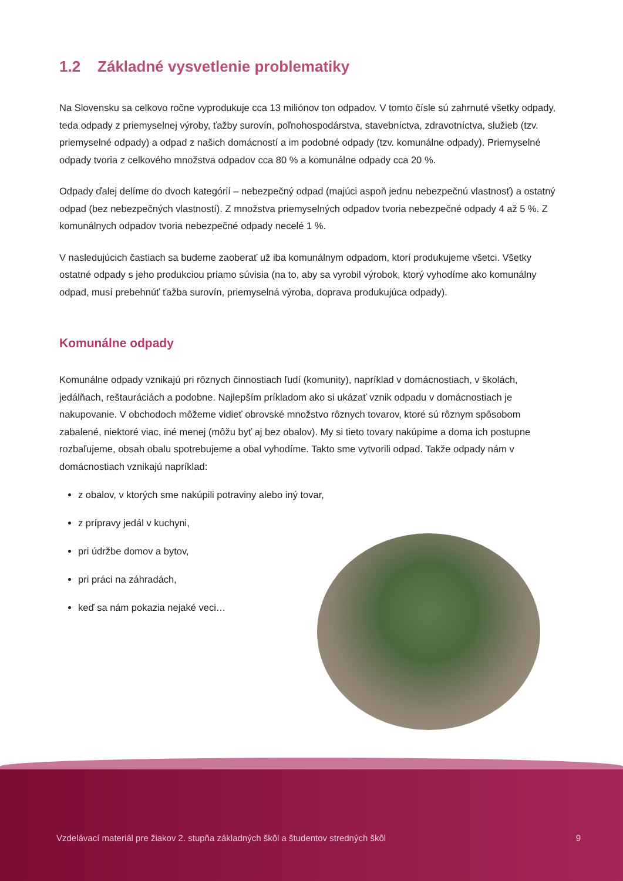1.2 Základné vysvetlenie problematiky
Na Slovensku sa celkovo ročne vyprodukuje cca 13 miliónov ton odpadov. V tomto čísle sú zahrnuté všetky odpady, teda odpady z priemyselnej výroby, ťažby surovín, poľnohospodárstva, stavebníctva, zdravotníctva, služieb (tzv. priemyselné odpady) a odpad z našich domácností a im podobné odpady (tzv. komunálne odpady). Priemyselné odpady tvoria z celkového množstva odpadov cca 80 % a komunálne odpady cca 20 %.
Odpady ďalej delíme do dvoch kategórií – nebezpečný odpad (majúci aspoň jednu nebezpečnú vlastnosť) a ostatný odpad (bez nebezpečných vlastností). Z množstva priemyselných odpadov tvoria nebezpečné odpady 4 až 5 %. Z komunálnych odpadov tvoria nebezpečné odpady necelé 1 %.
V nasledujúcich častiach sa budeme zaoberať už iba komunálnym odpadom, ktorí produkujeme všetci. Všetky ostatné odpady s jeho produkciou priamo súvisia (na to, aby sa vyrobil výrobok, ktorý vyhodíme ako komunálny odpad, musí prebehnúť ťažba surovín, priemyselná výroba, doprava produkujúca odpady).
Komunálne odpady
Komunálne odpady vznikajú pri rôznych činnostiach ľudí (komunity), napríklad v domácnostiach, v školách, jedálňach, reštauráciách a podobne. Najlepším príkladom ako si ukázať vznik odpadu v domácnostiach je nakupovanie. V obchodoch môžeme vidieť obrovské množstvo rôznych tovarov, ktoré sú rôznym spôsobom zabalené, niektoré viac, iné menej (môžu byť aj bez obalov). My si tieto tovary nakúpime a doma ich postupne rozbaľujeme, obsah obalu spotrebujeme a obal vyhodíme. Takto sme vytvorili odpad. Takže odpady nám v domácnostiach vznikajú napríklad:
z obalov, v ktorých sme nakúpili potraviny alebo iný tovar,
z prípravy jedál v kuchyni,
pri údržbe domov a bytov,
pri práci na záhradách,
keď sa nám pokazia nejaké veci…
Vzdelávací materiál pre žiakov 2. stupňa základných škôl a študentov stredných škôl 9